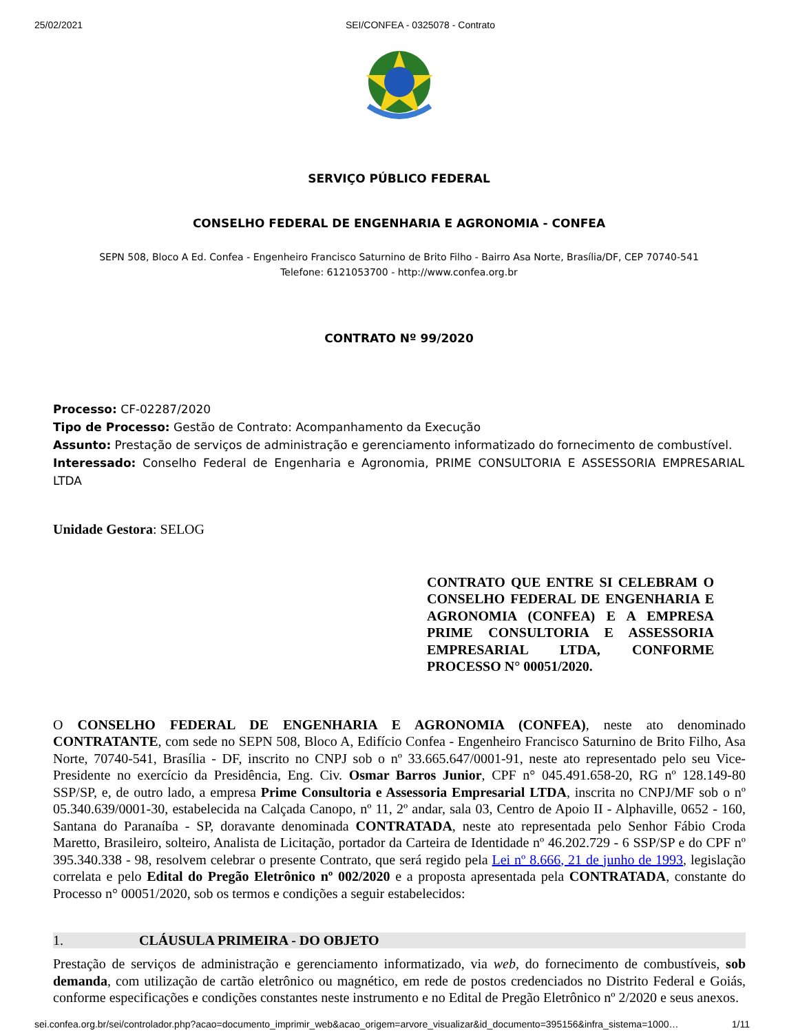25/02/2021 SEI/CONFEA - 0325078 - Contrato
SERVIÇO PÚBLICO FEDERAL
CONSELHO FEDERAL DE ENGENHARIA E AGRONOMIA - CONFEA
SEPN 508, Bloco A Ed. Confea - Engenheiro Francisco Saturnino de Brito Filho - Bairro Asa Norte, Brasília/DF, CEP 70740-541
Telefone: 6121053700 - http://www.confea.org.br
CONTRATO Nº 99/2020
Processo: CF-02287/2020
Tipo de Processo: Gestão de Contrato: Acompanhamento da Execução
Assunto: Prestação de serviços de administração e gerenciamento informatizado do fornecimento de combustível.
Interessado: Conselho Federal de Engenharia e Agronomia, PRIME CONSULTORIA E ASSESSORIA EMPRESARIAL LTDA
Unidade Gestora: SELOG
CONTRATO QUE ENTRE SI CELEBRAM O CONSELHO FEDERAL DE ENGENHARIA E AGRONOMIA (CONFEA) E A EMPRESA PRIME CONSULTORIA E ASSESSORIA EMPRESARIAL LTDA, CONFORME PROCESSO N° 00051/2020.
O CONSELHO FEDERAL DE ENGENHARIA E AGRONOMIA (CONFEA), neste ato denominado CONTRATANTE, com sede no SEPN 508, Bloco A, Edifício Confea - Engenheiro Francisco Saturnino de Brito Filho, Asa Norte, 70740-541, Brasília - DF, inscrito no CNPJ sob o nº 33.665.647/0001-91, neste ato representado pelo seu Vice-Presidente no exercício da Presidência, Eng. Civ. Osmar Barros Junior, CPF n° 045.491.658-20, RG nº 128.149-80 SSP/SP, e, de outro lado, a empresa Prime Consultoria e Assessoria Empresarial LTDA, inscrita no CNPJ/MF sob o nº 05.340.639/0001-30, estabelecida na Calçada Canopo, nº 11, 2º andar, sala 03, Centro de Apoio II - Alphaville, 0652 - 160, Santana do Paranaíba - SP, doravante denominada CONTRATADA, neste ato representada pelo Senhor Fábio Croda Maretto, Brasileiro, solteiro, Analista de Licitação, portador da Carteira de Identidade nº 46.202.729 - 6 SSP/SP e do CPF nº 395.340.338 - 98, resolvem celebrar o presente Contrato, que será regido pela Lei nº 8.666, 21 de junho de 1993, legislação correlata e pelo Edital do Pregão Eletrônico nº 002/2020 e a proposta apresentada pela CONTRATADA, constante do Processo n° 00051/2020, sob os termos e condições a seguir estabelecidos:
1. CLÁUSULA PRIMEIRA - DO OBJETO
Prestação de serviços de administração e gerenciamento informatizado, via web, do fornecimento de combustíveis, sob demanda, com utilização de cartão eletrônico ou magnético, em rede de postos credenciados no Distrito Federal e Goiás, conforme especificações e condições constantes neste instrumento e no Edital de Pregão Eletrônico nº 2/2020 e seus anexos.
sei.confea.org.br/sei/controlador.php?acao=documento_imprimir_web&acao_origem=arvore_visualizar&id_documento=395156&infra_sistema=1000… 1/11